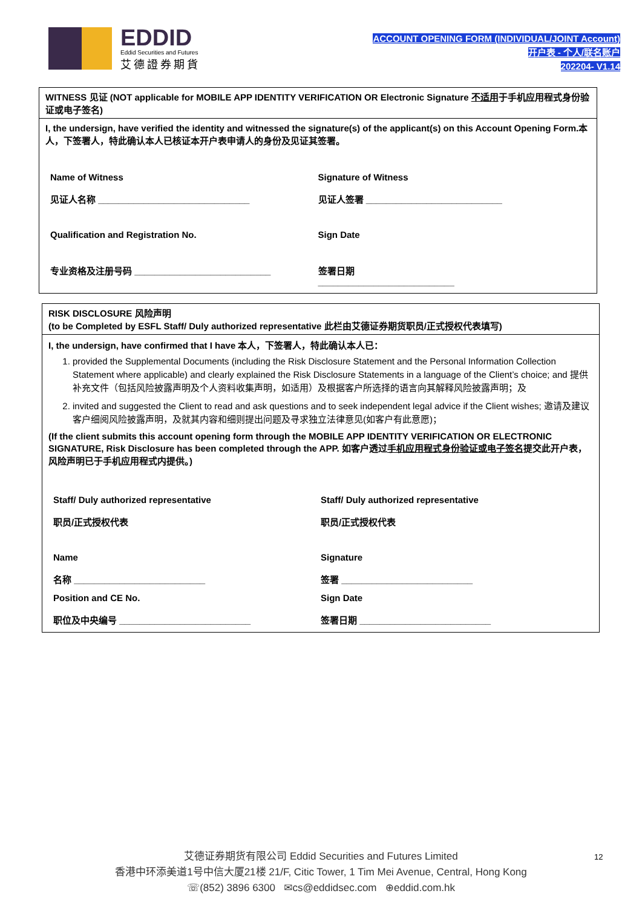EDDID
Eddid Securities and Futures
艾德證券期貨
ACCOUNT OPENING FORM (INDIVIDUAL/JOINT Account)
开户表 - 个人/联名账户
202204- V1.14
WITNESS 见证 (NOT applicable for MOBILE APP IDENTITY VERIFICATION OR Electronic Signature 不适用于手机应用程式身份验证或电子签名)
I, the undersign, have verified the identity and witnessed the signature(s) of the applicant(s) on this Account Opening Form.本人，下签署人，特此确认本人已核证本开户表申请人的身份及见证其签署。
Name of Witness
见证人名称 ______________________________
Signature of Witness
见证人签署 ___________________________
Qualification and Registration No.
Sign Date
专业资格及注册号码 ___________________________
签署日期
___________________________
RISK DISCLOSURE 风险声明
(to be Completed by ESFL Staff/ Duly authorized representative 此栏由艾德证券期货职员/正式授权代表填写)
I, the undersign, have confirmed that I have 本人，下签署人，特此确认本人已：
1. provided the Supplemental Documents (including the Risk Disclosure Statement and the Personal Information Collection Statement where applicable) and clearly explained the Risk Disclosure Statements in a language of the Client’s choice; and 提供补充文件（包括风险披露声明及个人资料收集声明，如适用）及根据客户所选择的语言向其解释风险披露声明；及
2. invited and suggested the Client to read and ask questions and to seek independent legal advice if the Client wishes; 邀请及建议客户细阅风险披露声明，及就其内容和细则提出问题及寻求独立法律意见(如客户有此意愿)；
(If the client submits this account opening form through the MOBILE APP IDENTITY VERIFICATION OR ELECTRONIC SIGNATURE, Risk Disclosure has been completed through the APP. 如客户透过手机应用程式身份验证或电子签名提交此开户表，风险声明已于手机应用程式内提供。)
Staff/ Duly authorized representative
职员/正式授权代表
Staff/ Duly authorized representative
职员/正式授权代表
Name
名称 __________________________
Signature
签署 __________________________
Position and CE No.
职位及中央编号 __________________________
Sign Date
签署日期 __________________________
艾德证券期货有限公司 Eddid Securities and Futures Limited
香港中环添美道1号中信大厦21楼 21/F, Citic Tower, 1 Tim Mei Avenue, Central, Hong Kong
☏(852) 3896 6300 ✉cs@eddidsec.com ⊕eddid.com.hk
12